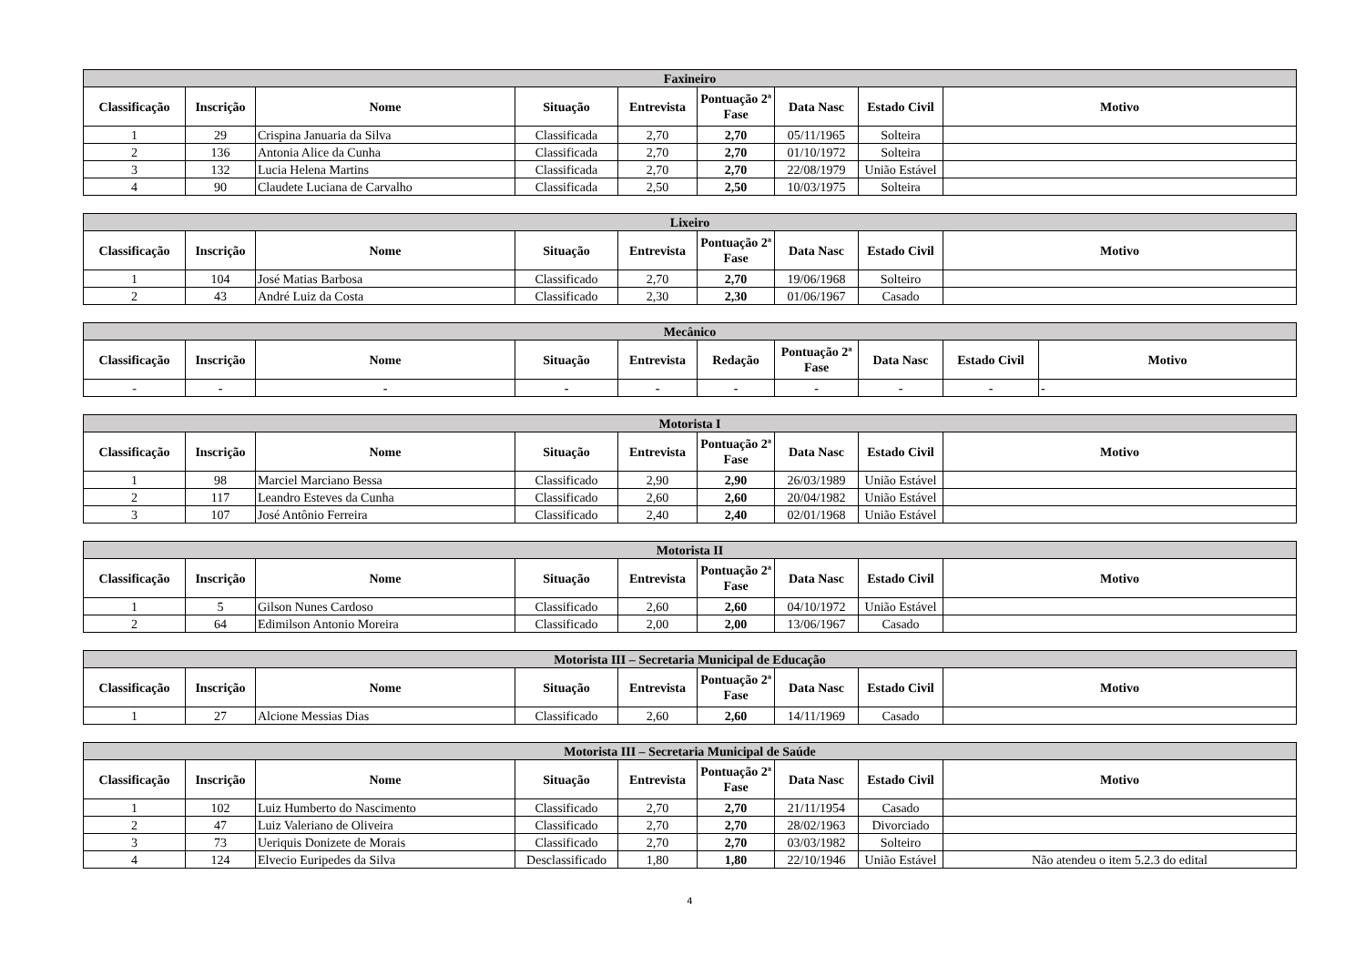| Faxineiro | | | | | | | | |
| --- | --- | --- | --- | --- | --- | --- | --- | --- |
| Classificação | Inscrição | Nome | Situação | Entrevista | Pontuação 2ª Fase | Data Nasc | Estado Civil | Motivo |
| 1 | 29 | Crispina Januaria da Silva | Classificada | 2,70 | 2,70 | 05/11/1965 | Solteira | |
| 2 | 136 | Antonia Alice da Cunha | Classificada | 2,70 | 2,70 | 01/10/1972 | Solteira | |
| 3 | 132 | Lucia Helena Martins | Classificada | 2,70 | 2,70 | 22/08/1979 | União Estável | |
| 4 | 90 | Claudete Luciana de Carvalho | Classificada | 2,50 | 2,50 | 10/03/1975 | Solteira | |
| Lixeiro | | | | | | | | |
| --- | --- | --- | --- | --- | --- | --- | --- | --- |
| Classificação | Inscrição | Nome | Situação | Entrevista | Pontuação 2ª Fase | Data Nasc | Estado Civil | Motivo |
| 1 | 104 | José Matias Barbosa | Classificado | 2,70 | 2,70 | 19/06/1968 | Solteiro | |
| 2 | 43 | André Luiz da Costa | Classificado | 2,30 | 2,30 | 01/06/1967 | Casado | |
| Mecânico | | | | | | | | | |
| --- | --- | --- | --- | --- | --- | --- | --- | --- | --- |
| Classificação | Inscrição | Nome | Situação | Entrevista | Redação | Pontuação 2ª Fase | Data Nasc | Estado Civil | Motivo |
| - | - | - | - | - | - | - | - | - | - |
| Motorista I | | | | | | | | |
| --- | --- | --- | --- | --- | --- | --- | --- | --- |
| Classificação | Inscrição | Nome | Situação | Entrevista | Pontuação 2ª Fase | Data Nasc | Estado Civil | Motivo |
| 1 | 98 | Marciel Marciano Bessa | Classificado | 2,90 | 2,90 | 26/03/1989 | União Estável | |
| 2 | 117 | Leandro Esteves da Cunha | Classificado | 2,60 | 2,60 | 20/04/1982 | União Estável | |
| 3 | 107 | José Antônio Ferreira | Classificado | 2,40 | 2,40 | 02/01/1968 | União Estável | |
| Motorista II | | | | | | | | |
| --- | --- | --- | --- | --- | --- | --- | --- | --- |
| Classificação | Inscrição | Nome | Situação | Entrevista | Pontuação 2ª Fase | Data Nasc | Estado Civil | Motivo |
| 1 | 5 | Gilson Nunes Cardoso | Classificado | 2,60 | 2,60 | 04/10/1972 | União Estável | |
| 2 | 64 | Edimilson Antonio Moreira | Classificado | 2,00 | 2,00 | 13/06/1967 | Casado | |
| Motorista III – Secretaria Municipal de Educação | | | | | | | | |
| --- | --- | --- | --- | --- | --- | --- | --- | --- |
| Classificação | Inscrição | Nome | Situação | Entrevista | Pontuação 2ª Fase | Data Nasc | Estado Civil | Motivo |
| 1 | 27 | Alcione Messias Dias | Classificado | 2,60 | 2,60 | 14/11/1969 | Casado | |
| Motorista III – Secretaria Municipal de Saúde | | | | | | | | |
| --- | --- | --- | --- | --- | --- | --- | --- | --- |
| Classificação | Inscrição | Nome | Situação | Entrevista | Pontuação 2ª Fase | Data Nasc | Estado Civil | Motivo |
| 1 | 102 | Luiz Humberto do Nascimento | Classificado | 2,70 | 2,70 | 21/11/1954 | Casado | |
| 2 | 47 | Luiz Valeriano de Oliveira | Classificado | 2,70 | 2,70 | 28/02/1963 | Divorciado | |
| 3 | 73 | Ueriquis Donizete de Morais | Classificado | 2,70 | 2,70 | 03/03/1982 | Solteiro | |
| 4 | 124 | Elvecio Euripedes da Silva | Desclassificado | 1,80 | 1,80 | 22/10/1946 | União Estável | Não atendeu o item 5.2.3 do edital |
4